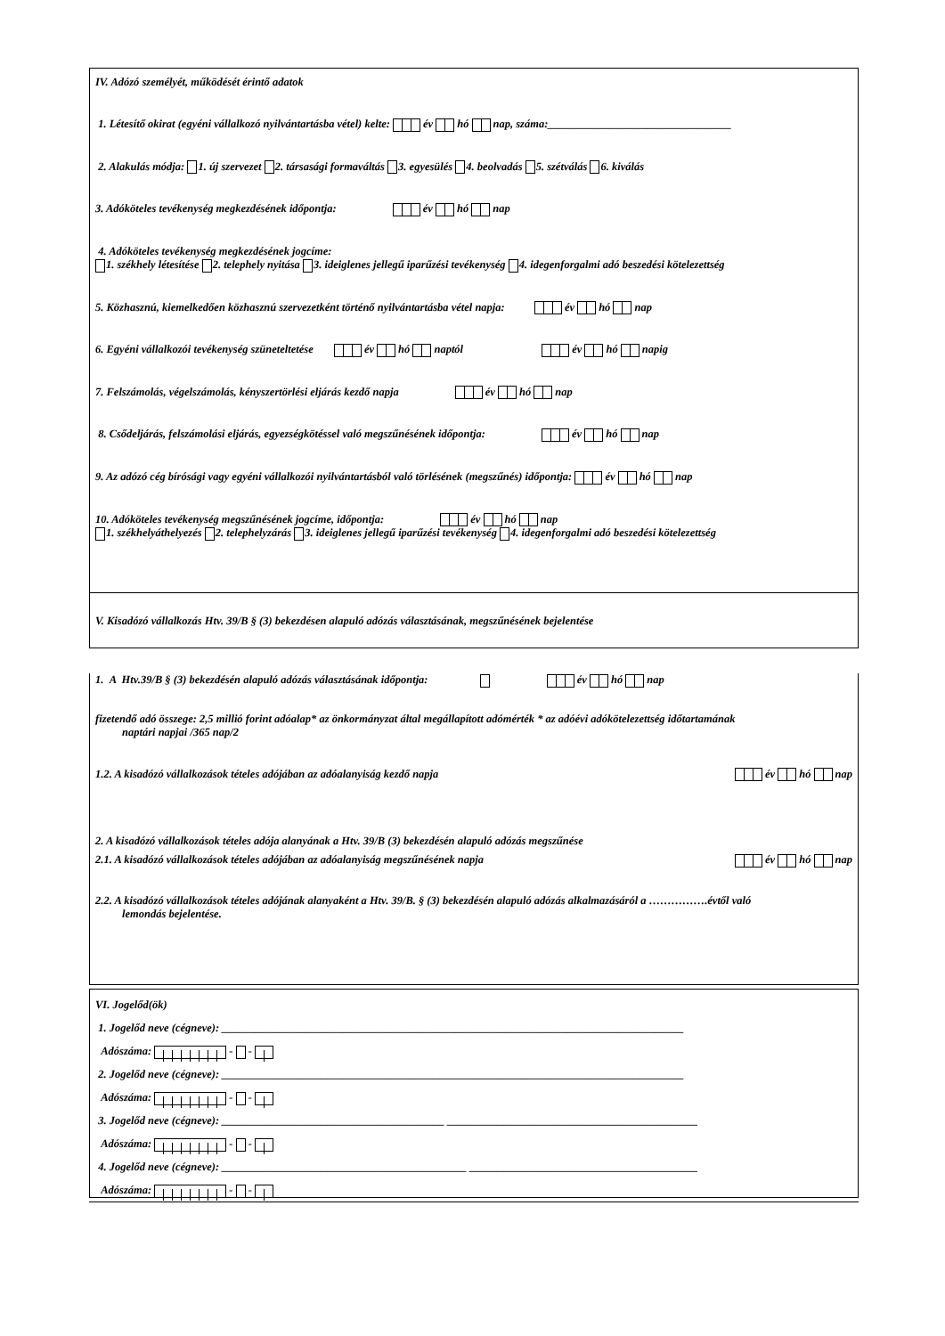IV. Adózó személyét, működését érintő adatok
1. Létesítő okirat (egyéni vállalkozó nyilvántartásba vétel) kelte: év hó nap, száma:_________________________________
2. Alakulás módja: 1. új szervezet 2. társasági formaváltás 3. egyesülés 4. beolvadás 5. szétválás 6. kiválás
3. Adóköteles tevékenység megkezdésének időpontja: év hó nap
4. Adóköteles tevékenység megkezdésének jogcíme:
1. székhely létesítése 2. telephely nyitása 3. ideiglenes jellegű iparűzési tevékenység 4. idegenforgalmi adó beszedési kötelezettség
5. Közhasznú, kiemelkedően közhasznú szervezetként történő nyilvántartásba vétel napja: év hó nap
6. Egyéni vállalkozói tevékenység szüneteltetése év hó naptól év hó napig
7. Felszámolás, végelszámolás, kényszertörlési eljárás kezdő napja év hó nap
8. Csődeljárás, felszámolási eljárás, egyezségkötéssel való megszűnésének időpontja: év hó nap
9. Az adózó cég bírósági vagy egyéni vállalkozói nyilvántartásból való törlésének (megszűnés) időpontja: év hó nap
10. Adóköteles tevékenység megszűnésének jogcíme, időpontja: év hó nap
1. székhelyáthelyezés 2. telephelyzárás 3. ideiglenes jellegű iparűzési tevékenység 4. idegenforgalmi adó beszedési kötelezettség
V. Kisadózó vállalkozás Htv. 39/B § (3) bekezdésen alapuló adózás választásának, megszűnésének bejelentése
1. A Htv.39/B § (3) bekezdésén alapuló adózás választásának időpontja: év hó nap
fizetendő adó összege: 2,5 millió forint adóalap* az önkormányzat által megállapított adómérték * az adóévi adókötelezettség időtartamának
naptári napjai /365 nap/2
1.2. A kisadózó vállalkozások tételes adójában az adóalanyiság kezdő napja év hó nap
2. A kisadózó vállalkozások tételes adója alanyának a Htv. 39/B (3) bekezdésén alapuló adózás megszűnése
2.1. A kisadózó vállalkozások tételes adójában az adóalanyiság megszűnésének napja év hó nap
2.2. A kisadózó vállalkozások tételes adójának alanyaként a Htv. 39/B. § (3) bekezdésén alapuló adózás alkalmazásáról a …………….évtől való
lemondás bejelentése.
VI. Jogelőd(ök)
1. Jogelőd neve (cégneve): ___________________________________________________________________________________
Adószáma: - -
2. Jogelőd neve (cégneve): ___________________________________________________________________________________
Adószáma: - -
3. Jogelőd neve (cégneve): ________________________________________ _____________________________________________
Adószáma: - -
4. Jogelőd neve (cégneve): ____________________________________________ _________________________________________
Adószáma: - -